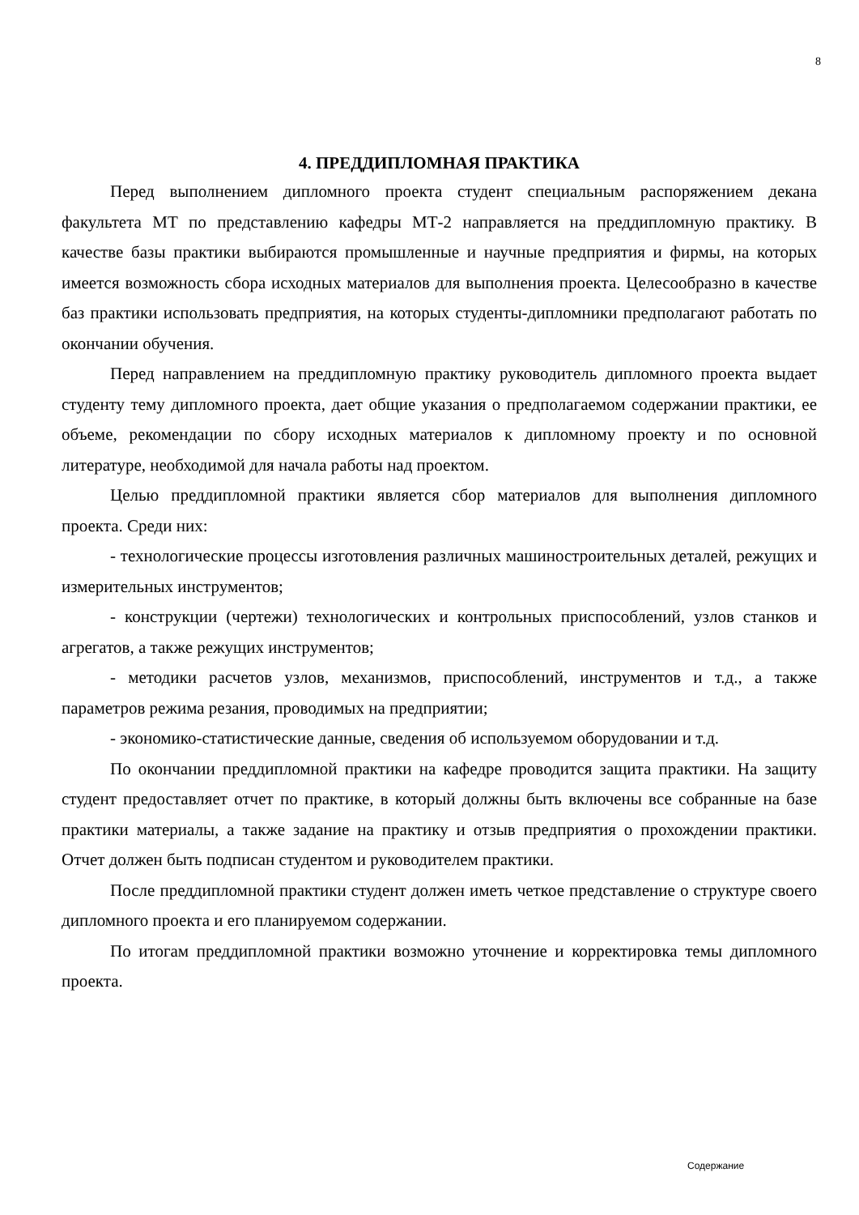8
4. ПРЕДДИПЛОМНАЯ ПРАКТИКА
Перед выполнением дипломного проекта студент специальным распоряжением декана факультета МТ по представлению кафедры МТ-2 направляется на преддипломную практику. В качестве базы практики выбираются промышленные и научные предприятия и фирмы, на которых имеется возможность сбора исходных материалов для выполнения проекта. Целесообразно в качестве баз практики использовать предприятия, на которых студенты-дипломники предполагают работать по окончании обучения.
Перед направлением на преддипломную практику руководитель дипломного проекта выдает студенту тему дипломного проекта, дает общие указания о предполагаемом содержании практики, ее объеме, рекомендации по сбору исходных материалов к дипломному проекту и по основной литературе, необходимой для начала работы над проектом.
Целью преддипломной практики является сбор материалов для выполнения дипломного проекта. Среди них:
- технологические процессы изготовления различных машиностроительных деталей, режущих и измерительных инструментов;
- конструкции (чертежи) технологических и контрольных приспособлений, узлов станков и агрегатов, а также режущих инструментов;
- методики расчетов узлов, механизмов, приспособлений, инструментов и т.д., а также параметров режима резания, проводимых на предприятии;
- экономико-статистические данные, сведения об используемом оборудовании и т.д.
По окончании преддипломной практики на кафедре проводится защита практики. На защиту студент предоставляет отчет по практике, в который должны быть включены все собранные на базе практики материалы, а также задание на практику и отзыв предприятия о прохождении практики. Отчет должен быть подписан студентом и руководителем практики.
После преддипломной практики студент должен иметь четкое представление о структуре своего дипломного проекта и его планируемом содержании.
По итогам преддипломной практики возможно уточнение и корректировка темы дипломного проекта.
Содержание